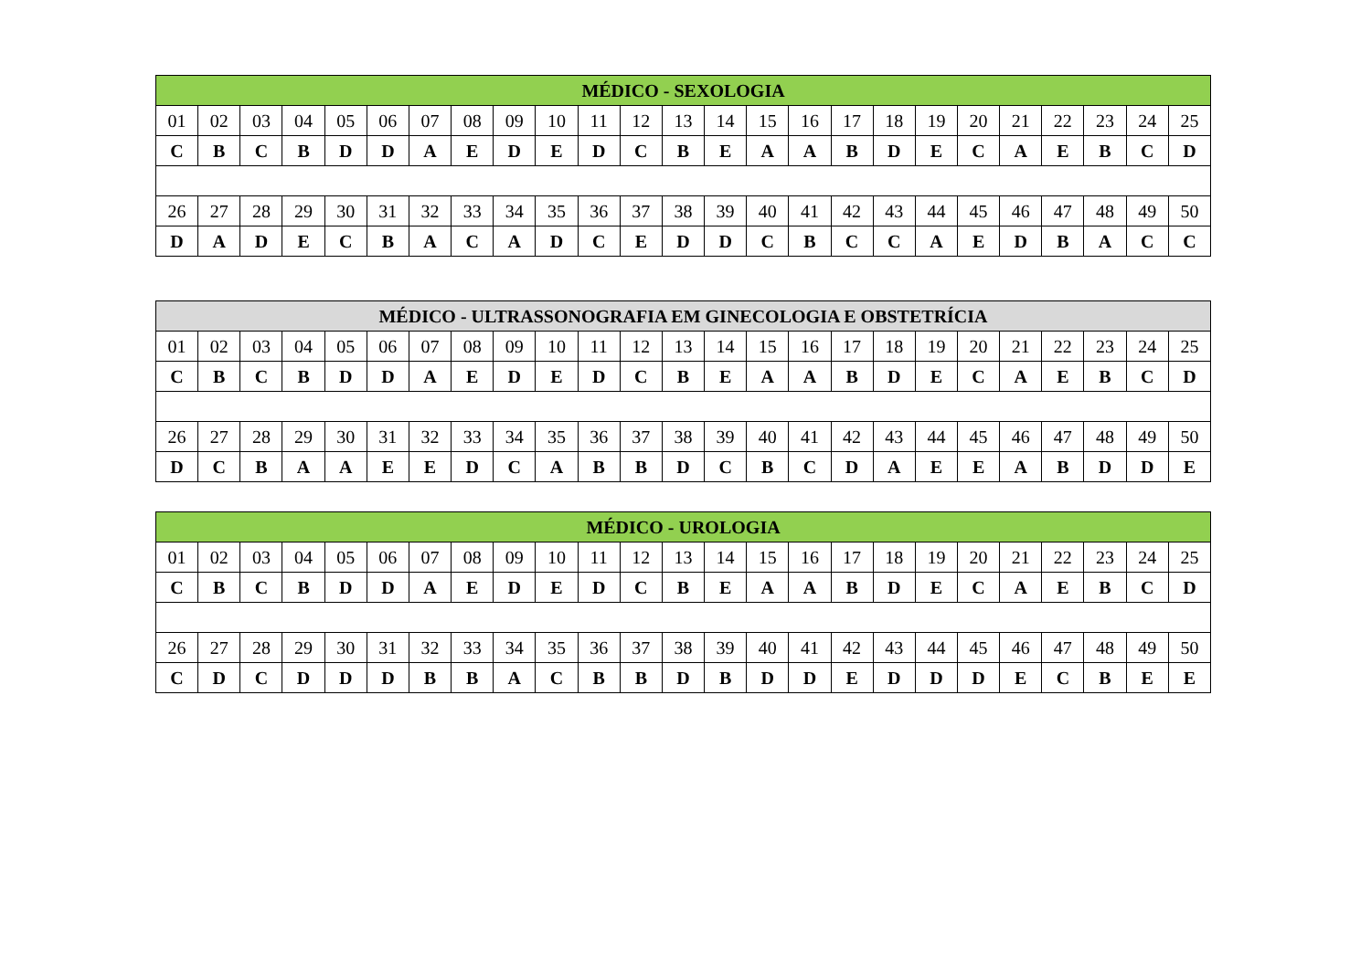| MÉDICO - SEXOLOGIA | | | | | | | | | | | | | | | | | | | | | | | | |
| --- | --- | --- | --- | --- | --- | --- | --- | --- | --- | --- | --- | --- | --- | --- | --- | --- | --- | --- | --- | --- | --- | --- | --- | --- |
| 01 | 02 | 03 | 04 | 05 | 06 | 07 | 08 | 09 | 10 | 11 | 12 | 13 | 14 | 15 | 16 | 17 | 18 | 19 | 20 | 21 | 22 | 23 | 24 | 25 |
| C | B | C | B | D | D | A | E | D | E | D | C | B | E | A | A | B | D | E | C | A | E | B | C | D |
| 26 | 27 | 28 | 29 | 30 | 31 | 32 | 33 | 34 | 35 | 36 | 37 | 38 | 39 | 40 | 41 | 42 | 43 | 44 | 45 | 46 | 47 | 48 | 49 | 50 |
| D | A | D | E | C | B | A | C | A | D | C | E | D | D | C | B | C | C | A | E | D | B | A | C | C |
| MÉDICO - ULTRASSONOGRAFIA EM GINECOLOGIA E OBSTETRÍCIA | | | | | | | | | | | | | | | | | | | | | | | | |
| --- | --- | --- | --- | --- | --- | --- | --- | --- | --- | --- | --- | --- | --- | --- | --- | --- | --- | --- | --- | --- | --- | --- | --- | --- |
| 01 | 02 | 03 | 04 | 05 | 06 | 07 | 08 | 09 | 10 | 11 | 12 | 13 | 14 | 15 | 16 | 17 | 18 | 19 | 20 | 21 | 22 | 23 | 24 | 25 |
| C | B | C | B | D | D | A | E | D | E | D | C | B | E | A | A | B | D | E | C | A | E | B | C | D |
| 26 | 27 | 28 | 29 | 30 | 31 | 32 | 33 | 34 | 35 | 36 | 37 | 38 | 39 | 40 | 41 | 42 | 43 | 44 | 45 | 46 | 47 | 48 | 49 | 50 |
| D | C | B | A | A | E | E | D | C | A | B | B | D | C | B | C | D | A | E | E | A | B | D | D | E |
| MÉDICO - UROLOGIA | | | | | | | | | | | | | | | | | | | | | | | | |
| --- | --- | --- | --- | --- | --- | --- | --- | --- | --- | --- | --- | --- | --- | --- | --- | --- | --- | --- | --- | --- | --- | --- | --- | --- |
| 01 | 02 | 03 | 04 | 05 | 06 | 07 | 08 | 09 | 10 | 11 | 12 | 13 | 14 | 15 | 16 | 17 | 18 | 19 | 20 | 21 | 22 | 23 | 24 | 25 |
| C | B | C | B | D | D | A | E | D | E | D | C | B | E | A | A | B | D | E | C | A | E | B | C | D |
| 26 | 27 | 28 | 29 | 30 | 31 | 32 | 33 | 34 | 35 | 36 | 37 | 38 | 39 | 40 | 41 | 42 | 43 | 44 | 45 | 46 | 47 | 48 | 49 | 50 |
| C | D | C | D | D | D | B | B | A | C | B | B | D | B | D | D | E | D | D | D | E | C | B | E | E |